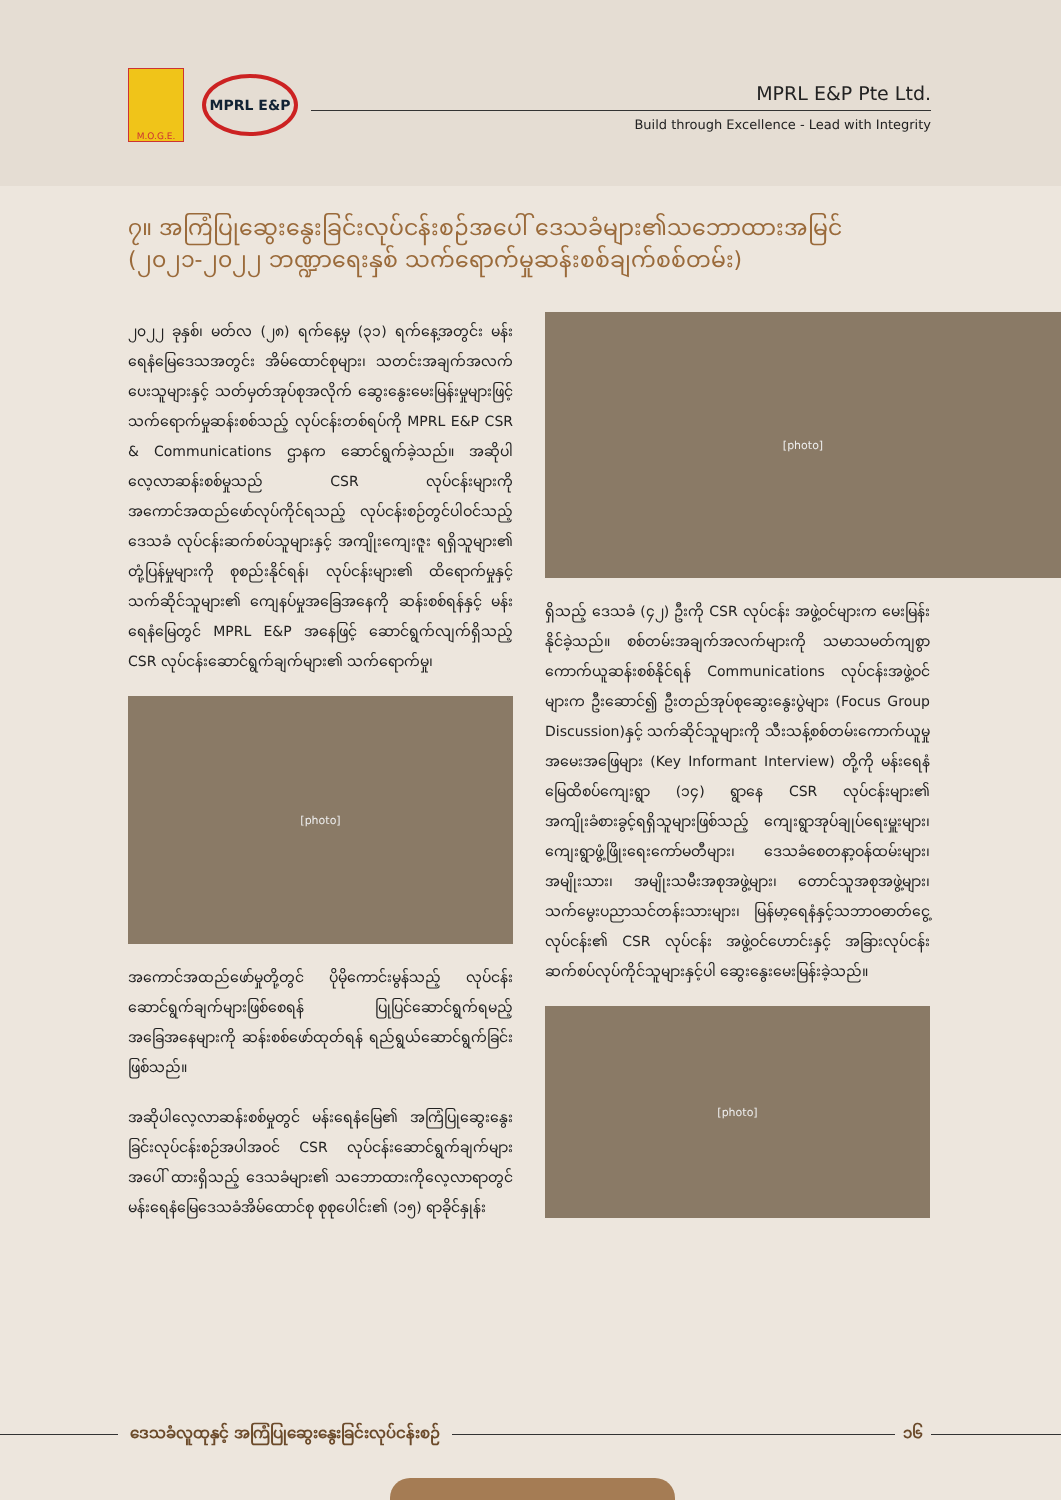M.O.G.E.
MPRL E&P
MPRL E&P Pte Ltd.
Build through Excellence - Lead with Integrity
၇။ အကြံပြုဆွေးနွေးခြင်းလုပ်ငန်းစဉ်အပေါ် ဒေသခံများ၏သဘောထားအမြင်
(၂၀၂၁-၂၀၂၂ ဘဏ္ဍာရေးနှစ် သက်ရောက်မှုဆန်းစစ်ချက်စစ်တမ်း)
၂၀၂၂ ခုနှစ်၊ မတ်လ (၂၈) ရက်နေ့မှ (၃၁) ရက်နေ့အတွင်း မန်းရေနံမြေဒေသအတွင်း အိမ်ထောင်စုများ၊ သတင်းအချက်အလက်ပေးသူများနှင့် သတ်မှတ်အုပ်စုအလိုက် ဆွေးနွေးမေးမြန်းမှုများဖြင့် သက်ရောက်မှုဆန်းစစ်သည့် လုပ်ငန်းတစ်ရပ်ကို MPRL E&P CSR & Communications ဌာနက ဆောင်ရွက်ခဲ့သည်။ အဆိုပါ လေ့လာဆန်းစစ်မှုသည် CSR လုပ်ငန်းများကို အကောင်အထည်ဖော်လုပ်ကိုင်ရသည့် လုပ်ငန်းစဉ်တွင်ပါဝင်သည့် ဒေသခံ လုပ်ငန်းဆက်စပ်သူများနှင့် အကျိုးကျေးဇူး ရရှိသူများ၏ တုံ့ပြန်မှုများကို စုစည်းနိုင်ရန်၊ လုပ်ငန်းများ၏ ထိရောက်မှုနှင့် သက်ဆိုင်သူများ၏ ကျေနပ်မှုအခြေအနေကို ဆန်းစစ်ရန်နှင့် မန်းရေနံမြေတွင် MPRL E&P အနေဖြင့် ဆောင်ရွက်လျက်ရှိသည့် CSR လုပ်ငန်းဆောင်ရွက်ချက်များ၏ သက်ရောက်မှု၊
[photo]
အကောင်အထည်ဖော်မှုတို့တွင် ပိုမိုကောင်းမွန်သည့် လုပ်ငန်းဆောင်ရွက်ချက်များဖြစ်စေရန် ပြုပြင်ဆောင်ရွက်ရမည့် အခြေအနေများကို ဆန်းစစ်ဖော်ထုတ်ရန် ရည်ရွယ်ဆောင်ရွက်ခြင်းဖြစ်သည်။
အဆိုပါလေ့လာဆန်းစစ်မှုတွင် မန်းရေနံမြေ၏ အကြံပြုဆွေးနွေးခြင်းလုပ်ငန်းစဉ်အပါအဝင် CSR လုပ်ငန်းဆောင်ရွက်ချက်များအပေါ် ထားရှိသည့် ဒေသခံများ၏ သဘောထားကိုလေ့လာရာတွင် မန်းရေနံမြေဒေသခံအိမ်ထောင်စု စုစုပေါင်း၏ (၁၅) ရာခိုင်နှုန်း
[photo]
ရှိသည့် ဒေသခံ (၄၂) ဦးကို CSR လုပ်ငန်း အဖွဲ့ဝင်များက မေးမြန်းနိုင်ခဲ့သည်။ စစ်တမ်းအချက်အလက်များကို သမာသမတ်ကျစွာ ကောက်ယူဆန်းစစ်နိုင်ရန် Communications လုပ်ငန်းအဖွဲ့ဝင်များက ဦးဆောင်၍ ဦးတည်အုပ်စုဆွေးနွေးပွဲများ (Focus Group Discussion)နှင့် သက်ဆိုင်သူများကို သီးသန့်စစ်တမ်းကောက်ယူမှုအမေးအဖြေများ (Key Informant Interview) တို့ကို မန်းရေနံမြေထိစပ်ကျေးရွာ (၁၄) ရွာနေ CSR လုပ်ငန်းများ၏ အကျိုးခံစားခွင့်ရရှိသူများဖြစ်သည့် ကျေးရွာအုပ်ချုပ်ရေးမှူးများ၊ ကျေးရွာဖွံ့ဖြိုးရေးကော်မတီများ၊ ဒေသခံစေတနာ့ဝန်ထမ်းများ၊ အမျိုးသား၊ အမျိုးသမီးအစုအဖွဲ့များ၊ တောင်သူအစုအဖွဲ့များ၊ သက်မွေးပညာသင်တန်းသားများ၊ မြန်မာ့ရေနံနှင့်သဘာဝဓာတ်ငွေ့လုပ်ငန်း၏ CSR လုပ်ငန်း အဖွဲ့ဝင်ဟောင်းနှင့် အခြားလုပ်ငန်းဆက်စပ်လုပ်ကိုင်သူများနှင့်ပါ ဆွေးနွေးမေးမြန်းခဲ့သည်။
[photo]
ဒေသခံလူထုနှင့် အကြံပြုဆွေးနွေးခြင်းလုပ်ငန်းစဉ်
၁၆